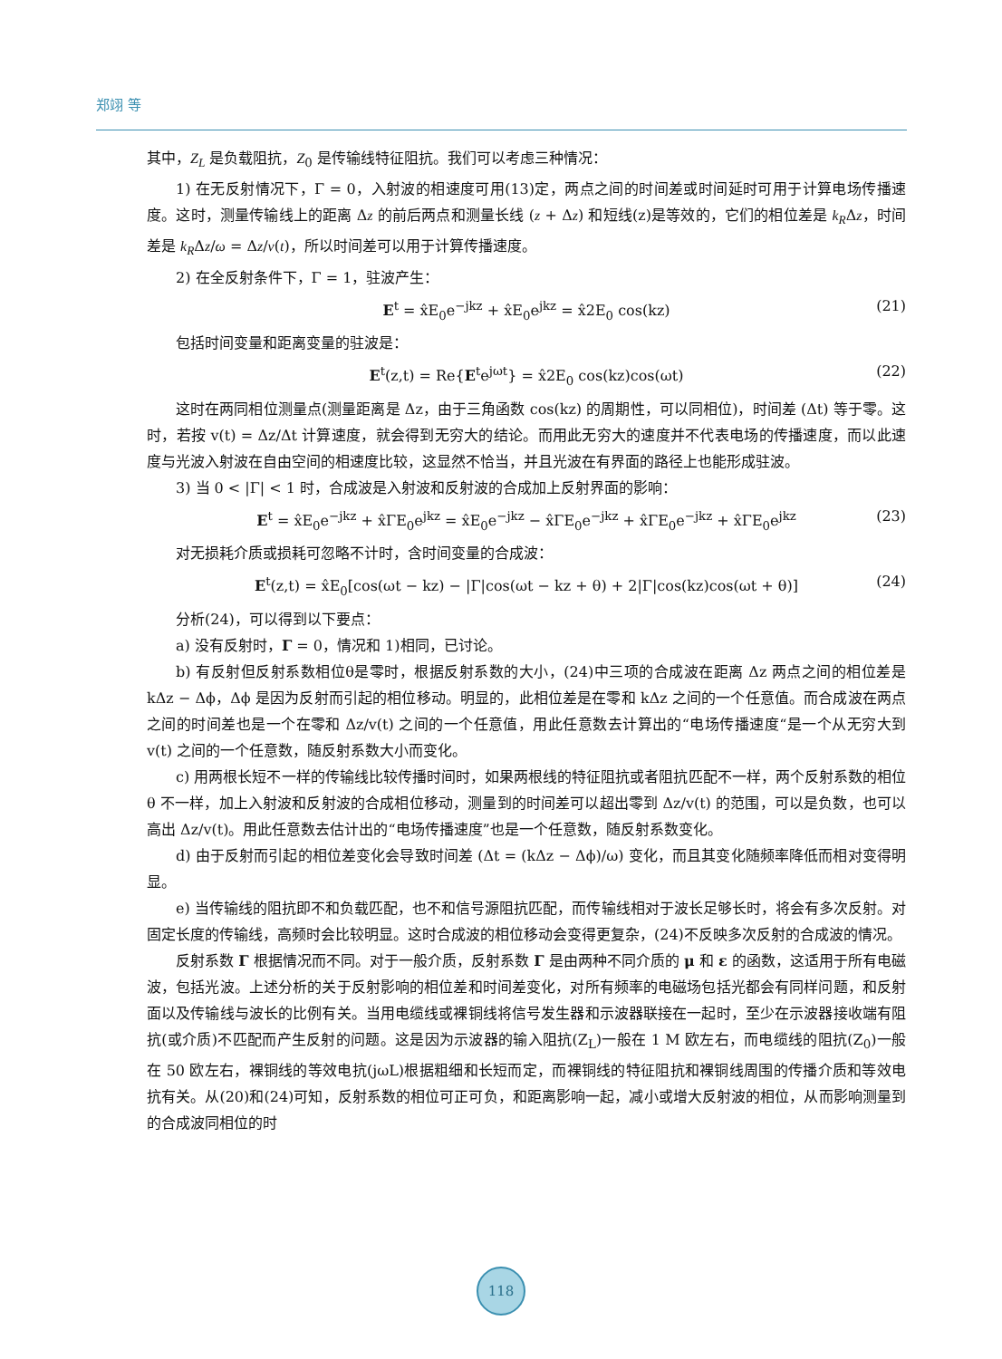郑翊 等
其中，Z<sub>L</sub> 是负载阻抗，Z<sub>0</sub> 是传输线特征阻抗。我们可以考虑三种情况：
1) 在无反射情况下，Γ = 0，入射波的相速度可用(13)定，两点之间的时间差或时间延时可用于计算电场传播速度。这时，测量传输线上的距离 Δz 的前后两点和测量长线 (z + Δz) 和短线(z)是等效的，它们的相位差是 k<sub>R</sub>Δz，时间差是 k<sub>R</sub>Δz/ω = Δz/v(t)，所以时间差可以用于计算传播速度。
2) 在全反射条件下，Γ = 1，驻波产生：
E<sup>t</sup> = x̂E<sub>0</sub>e<sup>−jkz</sup> + x̂E<sub>0</sub>e<sup>jkz</sup> = x̂2E<sub>0</sub> cos(kz) (21)
包括时间变量和距离变量的驻波是：
E<sup>t</sup>(z,t) = Re{E<sup>t</sup>e<sup>jωt</sup>} = x̂2E<sub>0</sub> cos(kz)cos(ωt) (22)
这时在两同相位测量点(测量距离是 Δz，由于三角函数 cos(kz) 的周期性，可以同相位)，时间差 (Δt) 等于零。这时，若按 v(t) = Δz/Δt 计算速度，就会得到无穷大的结论。而用此无穷大的速度并不代表电场的传播速度，而以此速度与光波入射波在自由空间的相速度比较，这显然不恰当，并且光波在有界面的路径上也能形成驻波。
3) 当 0 < |Γ| < 1 时，合成波是入射波和反射波的合成加上反射界面的影响：
E<sup>t</sup> = x̂E<sub>0</sub>e<sup>−jkz</sup> + x̂ΓE<sub>0</sub>e<sup>jkz</sup> = x̂E<sub>0</sub>e<sup>−jkz</sup> − x̂ΓE<sub>0</sub>e<sup>−jkz</sup> + x̂ΓE<sub>0</sub>e<sup>−jkz</sup> + x̂ΓE<sub>0</sub>e<sup>jkz</sup> (23)
对无损耗介质或损耗可忽略不计时，含时间变量的合成波：
E<sup>t</sup>(z,t) = x̂E<sub>0</sub>[cos(ωt − kz) − |Γ|cos(ωt − kz + θ) + 2|Γ|cos(kz)cos(ωt + θ)] (24)
分析(24)，可以得到以下要点：
a) 没有反射时，Γ = 0，情况和 1)相同，已讨论。
b) 有反射但反射系数相位θ是零时，根据反射系数的大小，(24)中三项的合成波在距离 Δz 两点之间的相位差是 kΔz − Δϕ，Δϕ 是因为反射而引起的相位移动。明显的，此相位差是在零和 kΔz 之间的一个任意值。而合成波在两点之间的时间差也是一个在零和 Δz/v(t) 之间的一个任意值，用此任意数去计算出的“电场传播速度“是一个从无穷大到 v(t) 之间的一个任意数，随反射系数大小而变化。
c) 用两根长短不一样的传输线比较传播时间时，如果两根线的特征阻抗或者阻抗匹配不一样，两个反射系数的相位 θ 不一样，加上入射波和反射波的合成相位移动，测量到的时间差可以超出零到 Δz/v(t) 的范围，可以是负数，也可以高出 Δz/v(t)。用此任意数去估计出的“电场传播速度”也是一个任意数，随反射系数变化。
d) 由于反射而引起的相位差变化会导致时间差 (Δt = (kΔz − Δϕ)/ω) 变化，而且其变化随频率降低而相对变得明显。
e) 当传输线的阻抗即不和负载匹配，也不和信号源阻抗匹配，而传输线相对于波长足够长时，将会有多次反射。对固定长度的传输线，高频时会比较明显。这时合成波的相位移动会变得更复杂，(24)不反映多次反射的合成波的情况。
反射系数 Γ 根据情况而不同。对于一般介质，反射系数 Γ 是由两种不同介质的 μ 和 ε 的函数，这适用于所有电磁波，包括光波。上述分析的关于反射影响的相位差和时间差变化，对所有频率的电磁场包括光都会有同样问题，和反射面以及传输线与波长的比例有关。当用电缆线或裸铜线将信号发生器和示波器联接在一起时，至少在示波器接收端有阻抗(或介质)不匹配而产生反射的问题。这是因为示波器的输入阻抗(Z<sub>L</sub>)一般在 1 M 欧左右，而电缆线的阻抗(Z<sub>0</sub>)一般在 50 欧左右，裸铜线的等效电抗(jωL)根据粗细和长短而定，而裸铜线的特征阻抗和裸铜线周围的传播介质和等效电抗有关。从(20)和(24)可知，反射系数的相位可正可负，和距离影响一起，减小或增大反射波的相位，从而影响测量到的合成波同相位的时
118